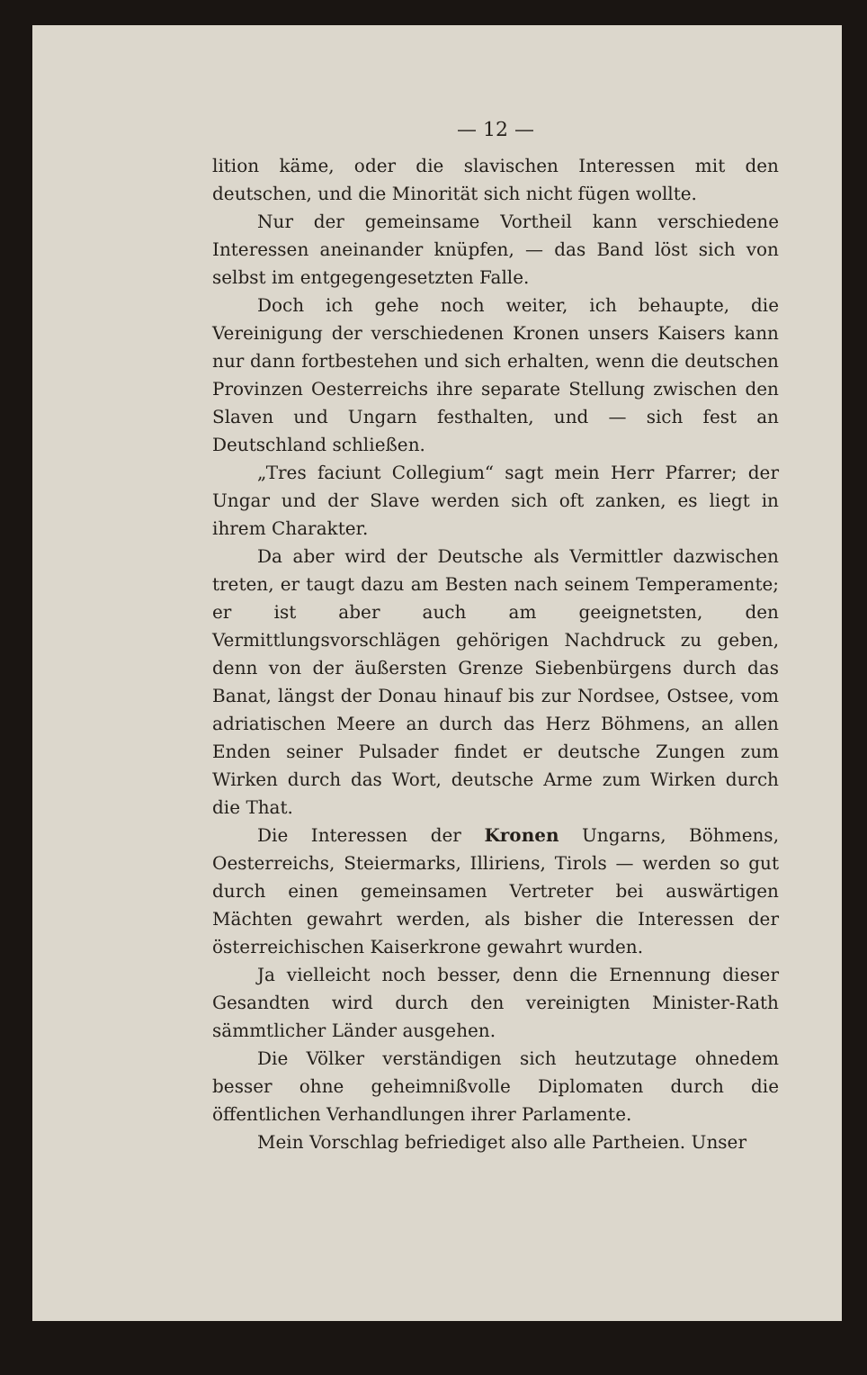— 12 —
lition käme, oder die slavischen Interessen mit den deutschen, und die Minorität sich nicht fügen wollte.
Nur der gemeinsame Vortheil kann verschiedene Interessen aneinander knüpfen, — das Band löst sich von selbst im entgegengesetzten Falle.
Doch ich gehe noch weiter, ich behaupte, die Vereinigung der verschiedenen Kronen unsers Kaisers kann nur dann fortbestehen und sich erhalten, wenn die deutschen Provinzen Oesterreichs ihre separate Stellung zwischen den Slaven und Ungarn festhalten, und — sich fest an Deutschland schließen.
„Tres faciunt Collegium“ sagt mein Herr Pfarrer; der Ungar und der Slave werden sich oft zanken, es liegt in ihrem Charakter.
Da aber wird der Deutsche als Vermittler dazwischen treten, er taugt dazu am Besten nach seinem Temperamente; er ist aber auch am geeignetsten, den Vermittlungsvorschlägen gehörigen Nachdruck zu geben, denn von der äußersten Grenze Siebenbürgens durch das Banat, längst der Donau hinauf bis zur Nordsee, Ostsee, vom adriatischen Meere an durch das Herz Böhmens, an allen Enden seiner Pulsader findet er deutsche Zungen zum Wirken durch das Wort, deutsche Arme zum Wirken durch die That.
Die Interessen der Kronen Ungarns, Böhmens, Oesterreichs, Steiermarks, Illiriens, Tirols — werden so gut durch einen gemeinsamen Vertreter bei auswärtigen Mächten gewahrt werden, als bisher die Interessen der österreichischen Kaiserkrone gewahrt wurden.
Ja vielleicht noch besser, denn die Ernennung dieser Gesandten wird durch den vereinigten Minister-Rath sämmtlicher Länder ausgehen.
Die Völker verständigen sich heutzutage ohnedem besser ohne geheimnißvolle Diplomaten durch die öffentlichen Verhandlungen ihrer Parlamente.
Mein Vorschlag befriediget also alle Partheien. Unser